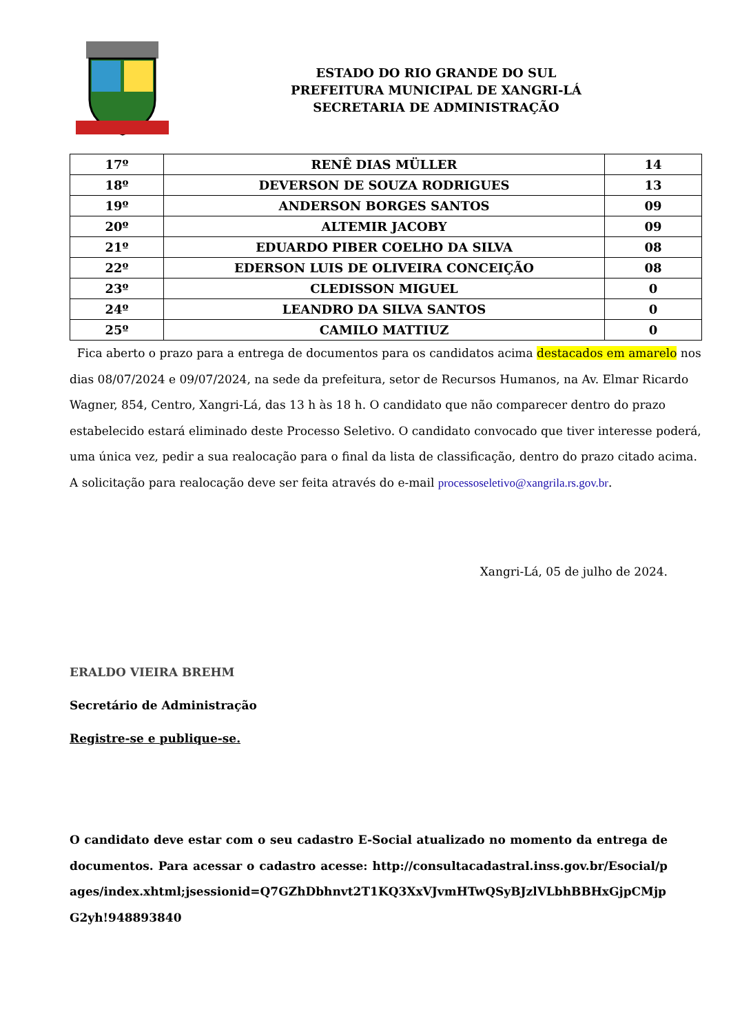ESTADO DO RIO GRANDE DO SUL
PREFEITURA MUNICIPAL DE XANGRI-LÁ
SECRETARIA DE ADMINISTRAÇÃO
| 17º | RENÊ DIAS MÜLLER | 14 |
| 18º | DEVERSON DE SOUZA RODRIGUES | 13 |
| 19º | ANDERSON BORGES SANTOS | 09 |
| 20º | ALTEMIR JACOBY | 09 |
| 21º | EDUARDO PIBER COELHO DA SILVA | 08 |
| 22º | EDERSON LUIS DE OLIVEIRA CONCEIÇÃO | 08 |
| 23º | CLEDISSON MIGUEL | 0 |
| 24º | LEANDRO DA SILVA SANTOS | 0 |
| 25º | CAMILO MATTIUZ | 0 |
Fica aberto o prazo para a entrega de documentos para os candidatos acima destacados em amarelo nos dias 08/07/2024 e 09/07/2024, na sede da prefeitura, setor de Recursos Humanos, na Av. Elmar Ricardo Wagner, 854, Centro, Xangri-Lá, das 13 h às 18 h. O candidato que não comparecer dentro do prazo estabelecido estará eliminado deste Processo Seletivo. O candidato convocado que tiver interesse poderá, uma única vez, pedir a sua realocação para o final da lista de classificação, dentro do prazo citado acima. A solicitação para realocação deve ser feita através do e-mail processoseletivo@xangrila.rs.gov.br.
Xangri-Lá, 05 de julho de 2024.
ERALDO VIEIRA BREHM
Secretário de Administração
Registre-se e publique-se.
O candidato deve estar com o seu cadastro E-Social atualizado no momento da entrega de documentos. Para acessar o cadastro acesse: http://consultacadastral.inss.gov.br/Esocial/pages/index.xhtml;jsessionid=Q7GZhDbhnvt2T1KQ3XxVJvmHTwQSyBJzlVLbhBBHxGjpCMjpG2yh!948893840